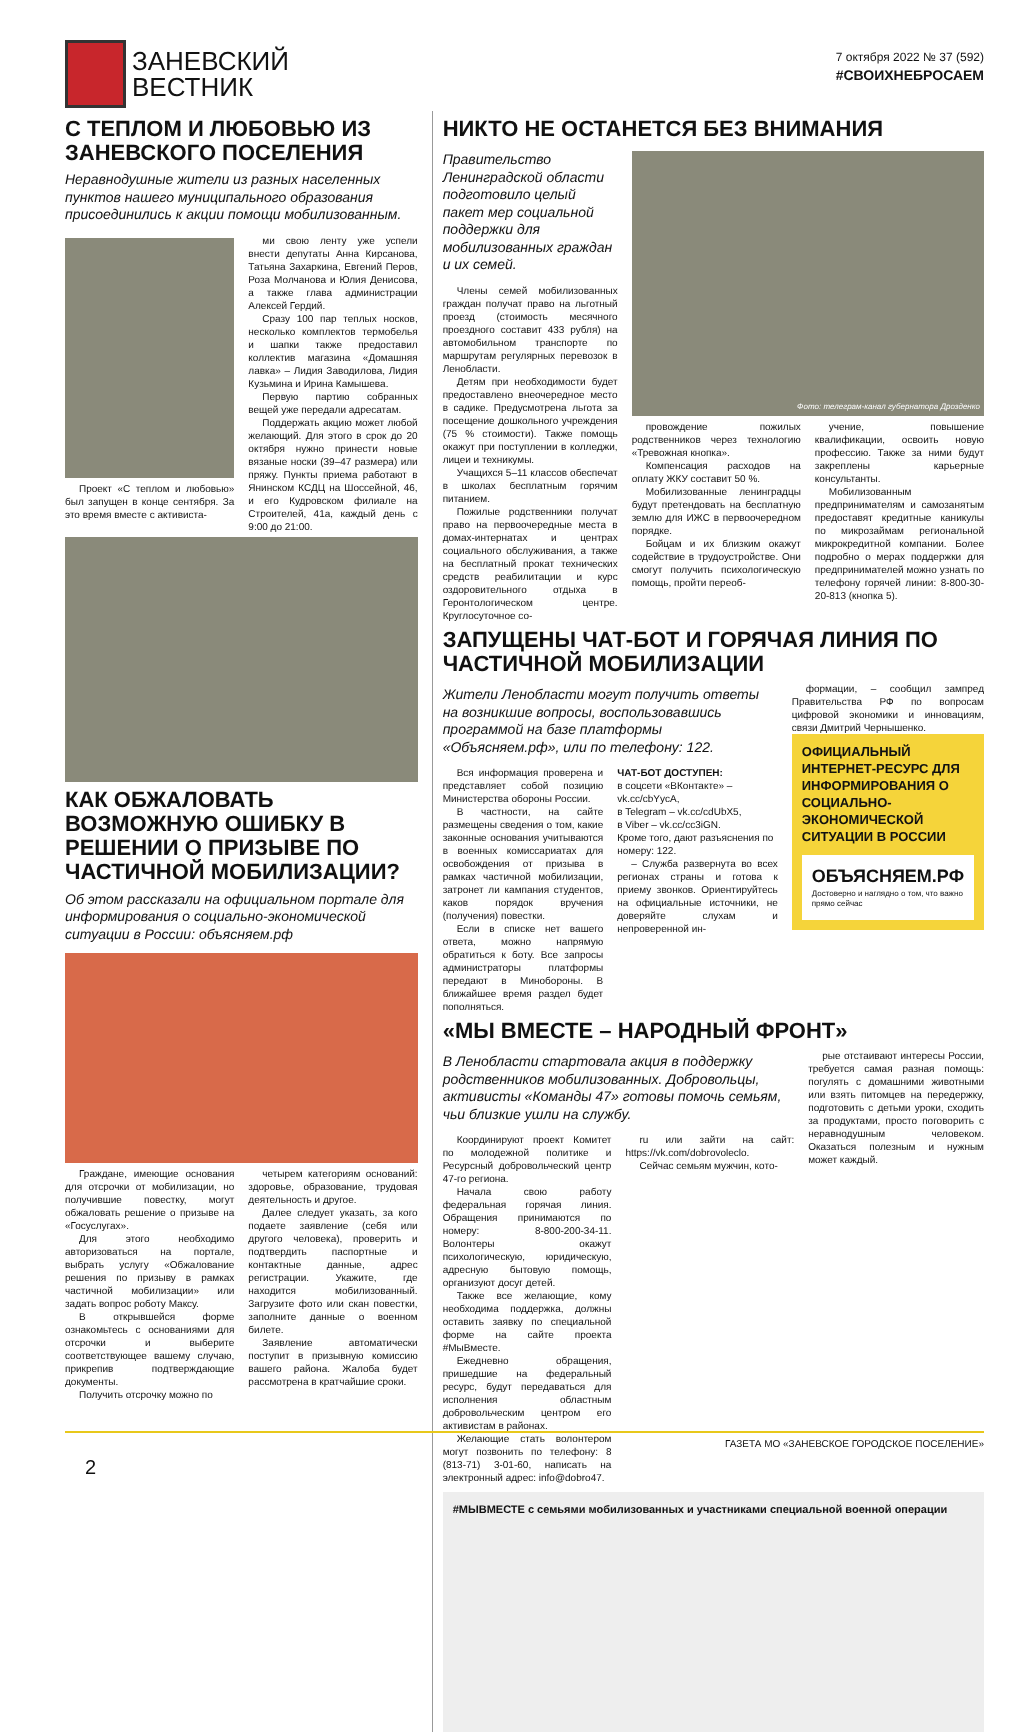ЗАНЕВСКИЙ
ВЕСТНИК
7 октября 2022 № 37 (592)
#СВОИХНЕБРОСАЕМ
С ТЕПЛОМ И ЛЮБОВЬЮ ИЗ ЗАНЕВСКОГО ПОСЕЛЕНИЯ
Неравнодушные жители из разных населенных пунктов нашего муниципального образования присоединились к акции помощи мобилизованным.
Проект «С теплом и любовью» был запущен в конце сентября. За это время вместе с активиста-
ми свою ленту уже успели внести депутаты Анна Кирсанова, Татьяна Захаркина, Евгений Перов, Роза Молчанова и Юлия Денисова, а также глава администрации Алексей Гердий.
Сразу 100 пар теплых носков, несколько комплектов термобелья и шапки также предоставил коллектив магазина «Домашняя лавка» – Лидия Заводилова, Лидия Кузьмина и Ирина Камышева.
Первую партию собранных вещей уже передали адресатам.
Поддержать акцию может любой желающий. Для этого в срок до 20 октября нужно принести новые вязаные носки (39–47 размера) или пряжу. Пункты приема работают в Янинском КСДЦ на Шоссейной, 46, и его Кудровском филиале на Строителей, 41а, каждый день с 9:00 до 21:00.
КАК ОБЖАЛОВАТЬ ВОЗМОЖНУЮ ОШИБКУ В РЕШЕНИИ О ПРИЗЫВЕ ПО ЧАСТИЧНОЙ МОБИЛИЗАЦИИ?
Об этом рассказали на официальном портале для информирования о социально-экономической ситуации в России: объясняем.рф
Граждане, имеющие основания для отсрочки от мобилизации, но получившие повестку, могут обжаловать решение о призыве на «Госуслугах».
Для этого необходимо авторизоваться на портале, выбрать услугу «Обжалование решения по призыву в рамках частичной мобилизации» или задать вопрос роботу Максу.
В открывшейся форме ознакомьтесь с основаниями для отсрочки и выберите соответствующее вашему случаю, прикрепив подтверждающие документы.
Получить отсрочку можно по
четырем категориям оснований: здоровье, образование, трудовая деятельность и другое.
Далее следует указать, за кого подаете заявление (себя или другого человека), проверить и подтвердить паспортные и контактные данные, адрес регистрации. Укажите, где находится мобилизованный. Загрузите фото или скан повестки, заполните данные о военном билете.
Заявление автоматически поступит в призывную комиссию вашего района. Жалоба будет рассмотрена в кратчайшие сроки.
НИКТО НЕ ОСТАНЕТСЯ БЕЗ ВНИМАНИЯ
Правительство Ленинградской области подготовило целый пакет мер социальной поддержки для мобилизованных граждан и их семей.
Члены семей мобилизованных граждан получат право на льготный проезд (стоимость месячного проездного составит 433 рубля) на автомобильном транспорте по маршрутам регулярных перевозок в Ленобласти.
Детям при необходимости будет предоставлено внеочередное место в садике. Предусмотрена льгота за посещение дошкольного учреждения (75 % стоимости). Также помощь окажут при поступлении в колледжи, лицеи и техникумы.
Учащихся 5–11 классов обеспечат в школах бесплатным горячим питанием.
Пожилые родственники получат право на первоочередные места в домах-интернатах и центрах социального обслуживания, а также на бесплатный прокат технических средств реабилитации и курс оздоровительного отдыха в Геронтологическом центре. Круглосуточное со-
Фото: телеграм-канал губернатора Дрозденко
провождение пожилых родственников через технологию «Тревожная кнопка».
Компенсация расходов на оплату ЖКУ составит 50 %.
Мобилизованные ленинградцы будут претендовать на бесплатную землю для ИЖС в первоочередном порядке.
Бойцам и их близким окажут содействие в трудоустройстве. Они смогут получить психологическую помощь, пройти переоб-
учение, повышение квалификации, освоить новую профессию. Также за ними будут закреплены карьерные консультанты.
Мобилизованным предпринимателям и самозанятым предоставят кредитные каникулы по микрозаймам региональной микрокредитной компании. Более подробно о мерах поддержки для предпринимателей можно узнать по телефону горячей линии: 8-800-30-20-813 (кнопка 5).
ЗАПУЩЕНЫ ЧАТ-БОТ И ГОРЯЧАЯ ЛИНИЯ ПО ЧАСТИЧНОЙ МОБИЛИЗАЦИИ
Жители Ленобласти могут получить ответы на возникшие вопросы, воспользовавшись программой на базе платформы «Объясняем.рф», или по телефону: 122.
Вся информация проверена и представляет собой позицию Министерства обороны России.
В частности, на сайте размещены сведения о том, какие законные основания учитываются в военных комиссариатах для освобождения от призыва в рамках частичной мобилизации, затронет ли кампания студентов, каков порядок вручения (получения) повестки.
Если в списке нет вашего ответа, можно напрямую обратиться к боту. Все запросы администраторы платформы передают в Минобороны. В ближайшее время раздел будет пополняться.
ЧАТ-БОТ ДОСТУПЕН:
в соцсети «ВКонтакте» – vk.cc/cbYycA,
в Telegram – vk.cc/cdUbX5,
в Viber – vk.cc/cc3iGN.
Кроме того, дают разъяснения по номеру: 122.
– Служба развернута во всех регионах страны и готова к приему звонков. Ориентируйтесь на официальные источники, не доверяйте слухам и непроверенной ин-
формации, – сообщил зампред Правительства РФ по вопросам цифровой экономики и инновациям, связи Дмитрий Чернышенко.
ОФИЦИАЛЬНЫЙ ИНТЕРНЕТ-РЕСУРС ДЛЯ ИНФОРМИРОВАНИЯ О СОЦИАЛЬНО-ЭКОНОМИЧЕСКОЙ СИТУАЦИИ В РОССИИ
ОБЪЯСНЯЕМ.РФ
Достоверно и наглядно о том, что важно прямо сейчас
«МЫ ВМЕСТЕ – НАРОДНЫЙ ФРОНТ»
В Ленобласти стартовала акция в поддержку родственников мобилизованных. Добровольцы, активисты «Команды 47» готовы помочь семьям, чьи близкие ушли на службу.
Координируют проект Комитет по молодежной политике и Ресурсный добровольческий центр 47-го региона.
Начала свою работу федеральная горячая линия. Обращения принимаются по номеру: 8-800-200-34-11. Волонтеры окажут психологическую, юридическую, адресную бытовую помощь, организуют досуг детей.
Также все желающие, кому необходима поддержка, должны оставить заявку по специальной форме на сайте проекта #МыВместе.
Ежедневно обращения, пришедшие на федеральный ресурс, будут передаваться для исполнения областным добровольческим центром его активистам в районах.
Желающие стать волонтером могут позвонить по телефону: 8 (813-71) 3-01-60, написать на электронный адрес: info@dobro47.
ru или зайти на сайт: https://vk.com/dobrovoleclo.
Сейчас семьям мужчин, кото-
рые отстаивают интересы России, требуется самая разная помощь: погулять с домашними животными или взять питомцев на передержку, подготовить с детьми уроки, сходить за продуктами, просто поговорить с неравнодушным человеком. Оказаться полезным и нужным может каждый.
#МЫВМЕСТЕ с семьями мобилизованных и участниками специальной военной операции
ГАЗЕТА МО «ЗАНЕВСКОЕ ГОРОДСКОЕ ПОСЕЛЕНИЕ»
2